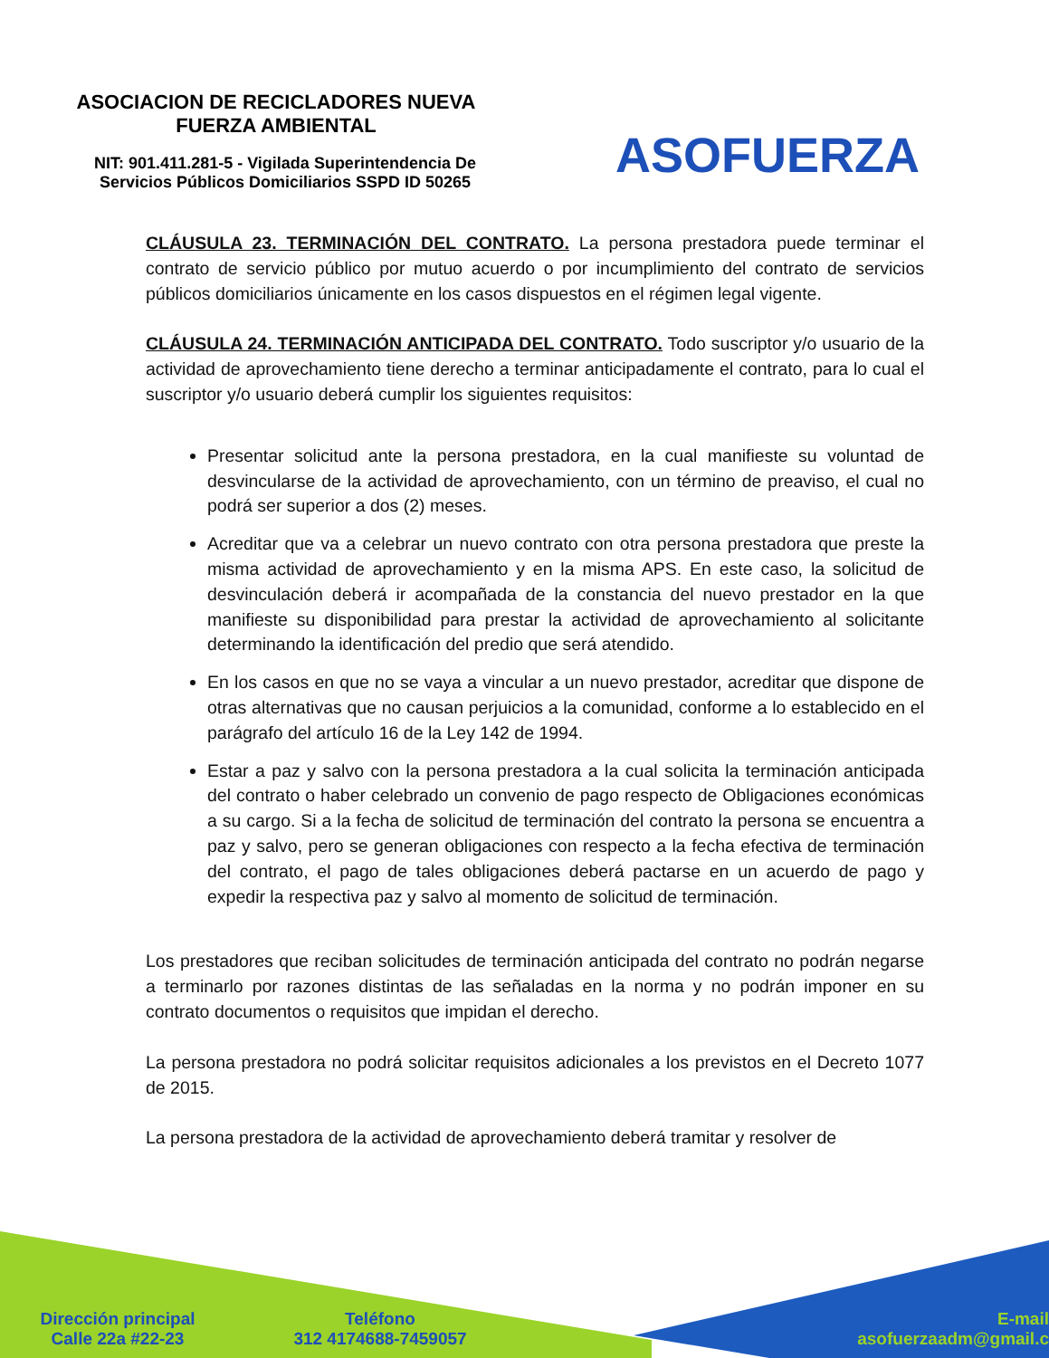ASOCIACION DE RECICLADORES NUEVA FUERZA AMBIENTAL
NIT: 901.411.281-5 - Vigilada Superintendencia De Servicios Públicos Domiciliarios SSPD ID 50265
ASOFUERZA
CLÁUSULA 23. TERMINACIÓN DEL CONTRATO. La persona prestadora puede terminar el contrato de servicio público por mutuo acuerdo o por incumplimiento del contrato de servicios públicos domiciliarios únicamente en los casos dispuestos en el régimen legal vigente.
CLÁUSULA 24. TERMINACIÓN ANTICIPADA DEL CONTRATO. Todo suscriptor y/o usuario de la actividad de aprovechamiento tiene derecho a terminar anticipadamente el contrato, para lo cual el suscriptor y/o usuario deberá cumplir los siguientes requisitos:
Presentar solicitud ante la persona prestadora, en la cual manifieste su voluntad de desvincularse de la actividad de aprovechamiento, con un término de preaviso, el cual no podrá ser superior a dos (2) meses.
Acreditar que va a celebrar un nuevo contrato con otra persona prestadora que preste la misma actividad de aprovechamiento y en la misma APS. En este caso, la solicitud de desvinculación deberá ir acompañada de la constancia del nuevo prestador en la que manifieste su disponibilidad para prestar la actividad de aprovechamiento al solicitante determinando la identificación del predio que será atendido.
En los casos en que no se vaya a vincular a un nuevo prestador, acreditar que dispone de otras alternativas que no causan perjuicios a la comunidad, conforme a lo establecido en el parágrafo del artículo 16 de la Ley 142 de 1994.
Estar a paz y salvo con la persona prestadora a la cual solicita la terminación anticipada del contrato o haber celebrado un convenio de pago respecto de Obligaciones económicas a su cargo. Si a la fecha de solicitud de terminación del contrato la persona se encuentra a paz y salvo, pero se generan obligaciones con respecto a la fecha efectiva de terminación del contrato, el pago de tales obligaciones deberá pactarse en un acuerdo de pago y expedir la respectiva paz y salvo al momento de solicitud de terminación.
Los prestadores que reciban solicitudes de terminación anticipada del contrato no podrán negarse a terminarlo por razones distintas de las señaladas en la norma y no podrán imponer en su contrato documentos o requisitos que impidan el derecho.
La persona prestadora no podrá solicitar requisitos adicionales a los previstos en el Decreto 1077 de 2015.
La persona prestadora de la actividad de aprovechamiento deberá tramitar y resolver de
Dirección principal
Calle 22a #22-23
Teléfono
312 4174688-7459057
E-mail
asofuerzaadm@gmail.c